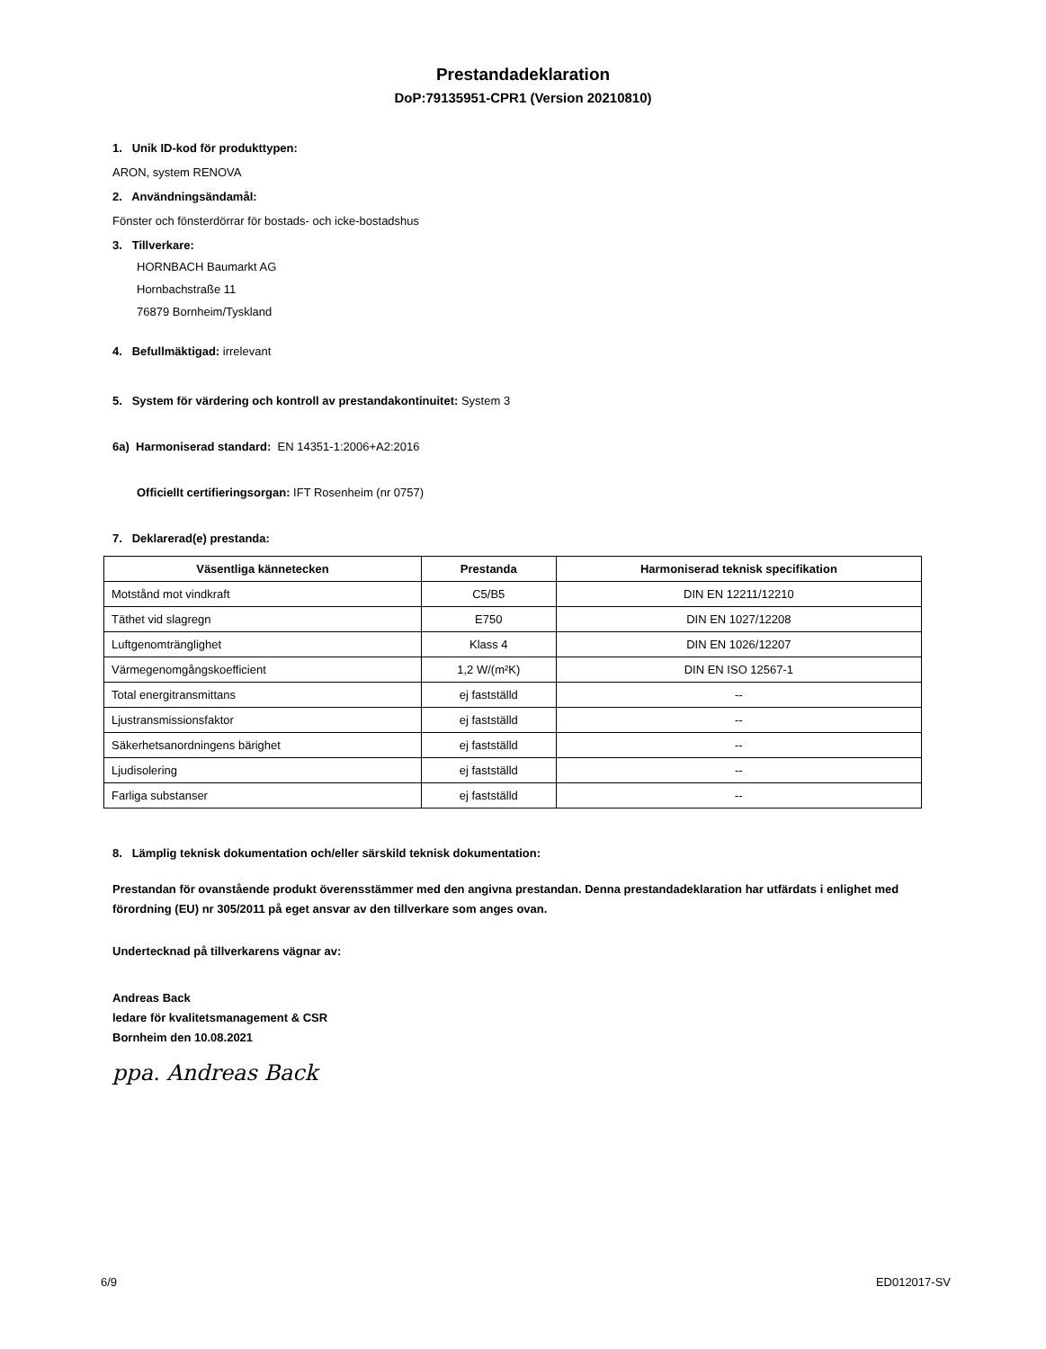Prestandadeklaration
DoP:79135951-CPR1 (Version 20210810)
1. Unik ID-kod för produkttypen:
ARON, system RENOVA
2. Användningsändamål:
Fönster och fönsterdörrar för bostads- och icke-bostadshus
3. Tillverkare:
HORNBACH Baumarkt AG
Hornbachstraße 11
76879 Bornheim/Tyskland
4. Befullmäktigad: irrelevant
5. System för värdering och kontroll av prestandakontinuitet: System 3
6a) Harmoniserad standard: EN 14351-1:2006+A2:2016
Officiellt certifieringsorgan: IFT Rosenheim (nr 0757)
7. Deklarerad(e) prestanda:
| Väsentliga kännetecken | Prestanda | Harmoniserad teknisk specifikation |
| --- | --- | --- |
| Motstånd mot vindkraft | C5/B5 | DIN EN 12211/12210 |
| Täthet vid slagregn | E750 | DIN EN 1027/12208 |
| Luftgenomtränglighet | Klass 4 | DIN EN 1026/12207 |
| Värmegenomgångskoefficient | 1,2 W/(m²K) | DIN EN ISO 12567-1 |
| Total energitransmittans | ej fastställd | -- |
| Ljustransmissionsfaktor | ej fastställd | -- |
| Säkerhetsanordningens bärighet | ej fastställd | -- |
| Ljudisolering | ej fastställd | -- |
| Farliga substanser | ej fastställd | -- |
8. Lämplig teknisk dokumentation och/eller särskild teknisk dokumentation:
Prestandan för ovanstående produkt överensstämmer med den angivna prestandan. Denna prestandadeklaration har utfärdats i enlighet med förordning (EU) nr 305/2011 på eget ansvar av den tillverkare som anges ovan.
Undertecknad på tillverkarens vägnar av:
Andreas Back
ledare för kvalitetsmanagement & CSR
Bornheim den 10.08.2021
ppa. Andreas Back
6/9 ED012017-SV